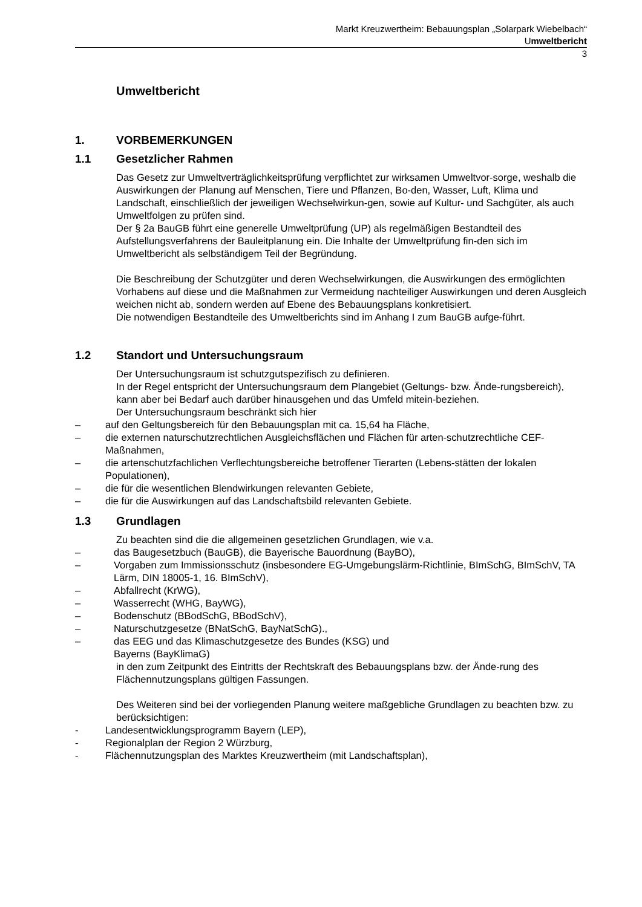Markt Kreuzwertheim: Bebauungsplan „Solarpark Wiebelbach“
Umweltbericht
3
Umweltbericht
1. VORBEMERKUNGEN
1.1 Gesetzlicher Rahmen
Das Gesetz zur Umweltverträglichkeitsprüfung verpflichtet zur wirksamen Umweltvor-sorge, weshalb die Auswirkungen der Planung auf Menschen, Tiere und Pflanzen, Bo-den, Wasser, Luft, Klima und Landschaft, einschließlich der jeweiligen Wechselwirkun-gen, sowie auf Kultur- und Sachgüter, als auch Umweltfolgen zu prüfen sind.
Der § 2a BauGB führt eine generelle Umweltprüfung (UP) als regelmäßigen Bestandteil des Aufstellungsverfahrens der Bauleitplanung ein. Die Inhalte der Umweltprüfung fin-den sich im Umweltbericht als selbständigem Teil der Begründung.
Die Beschreibung der Schutzgüter und deren Wechselwirkungen, die Auswirkungen des ermöglichten Vorhabens auf diese und die Maßnahmen zur Vermeidung nachteiliger Auswirkungen und deren Ausgleich weichen nicht ab, sondern werden auf Ebene des Bebauungsplans konkretisiert.
Die notwendigen Bestandteile des Umweltberichts sind im Anhang I zum BauGB aufge-führt.
1.2 Standort und Untersuchungsraum
Der Untersuchungsraum ist schutzgutspezifisch zu definieren.
In der Regel entspricht der Untersuchungsraum dem Plangebiet (Geltungs- bzw. Ände-rungsbereich), kann aber bei Bedarf auch darüber hinausgehen und das Umfeld mitein-beziehen.
Der Untersuchungsraum beschränkt sich hier
– auf den Geltungsbereich für den Bebauungsplan mit ca. 15,64 ha Fläche,
– die externen naturschutzrechtlichen Ausgleichsflächen und Flächen für arten-schutzrechtliche CEF-Maßnahmen,
– die artenschutzfachlichen Verflechtungsbereiche betroffener Tierarten (Lebens-stätten der lokalen Populationen),
– die für die wesentlichen Blendwirkungen relevanten Gebiete,
– die für die Auswirkungen auf das Landschaftsbild relevanten Gebiete.
1.3 Grundlagen
Zu beachten sind die die allgemeinen gesetzlichen Grundlagen, wie v.a.
– das Baugesetzbuch (BauGB), die Bayerische Bauordnung (BayBO),
– Vorgaben zum Immissionsschutz (insbesondere EG-Umgebungslärm-Richtlinie, BImSchG, BImSchV, TA Lärm, DIN 18005-1, 16. BImSchV),
– Abfallrecht (KrWG),
– Wasserrecht (WHG, BayWG),
– Bodenschutz (BBodSchG, BBodSchV),
– Naturschutzgesetze (BNatSchG, BayNatSchG).,
– das EEG und das Klimaschutzgesetze des Bundes (KSG) und
Bayerns (BayKlimaG)
in den zum Zeitpunkt des Eintritts der Rechtskraft des Bebauungsplans bzw. der Ände-rung des Flächennutzungsplans gültigen Fassungen.
Des Weiteren sind bei der vorliegenden Planung weitere maßgebliche Grundlagen zu beachten bzw. zu berücksichtigen:
- Landesentwicklungsprogramm Bayern (LEP),
- Regionalplan der Region 2 Würzburg,
- Flächennutzungsplan des Marktes Kreuzwertheim (mit Landschaftsplan),